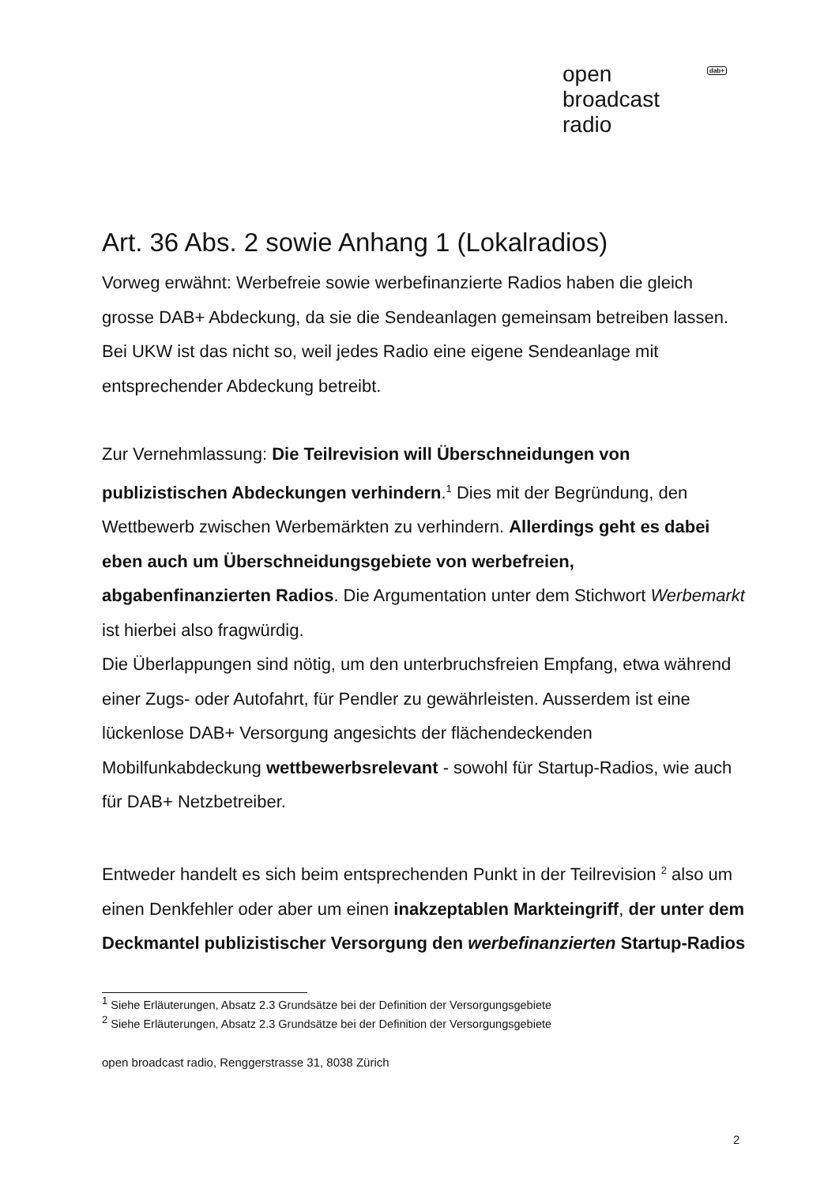open
broadcast
radio
dab+
Art. 36 Abs. 2 sowie Anhang 1 (Lokalradios)
Vorweg erwähnt: Werbefreie sowie werbefinanzierte Radios haben die gleich grosse DAB+ Abdeckung, da sie die Sendeanlagen gemeinsam betreiben lassen. Bei UKW ist das nicht so, weil jedes Radio eine eigene Sendeanlage mit entsprechender Abdeckung betreibt.
Zur Vernehmlassung: Die Teilrevision will Überschneidungen von publizistischen Abdeckungen verhindern.<sup>1</sup> Dies mit der Begründung, den Wettbewerb zwischen Werbemärkten zu verhindern. Allerdings geht es dabei eben auch um Überschneidungsgebiete von werbefreien, abgabenfinanzierten Radios. Die Argumentation unter dem Stichwort Werbemarkt ist hierbei also fragwürdig.
Die Überlappungen sind nötig, um den unterbruchsfreien Empfang, etwa während einer Zugs- oder Autofahrt, für Pendler zu gewährleisten. Ausserdem ist eine lückenlose DAB+ Versorgung angesichts der flächendeckenden Mobilfunkabdeckung wettbewerbsrelevant - sowohl für Startup-Radios, wie auch für DAB+ Netzbetreiber.
Entweder handelt es sich beim entsprechenden Punkt in der Teilrevision <sup>2</sup> also um einen Denkfehler oder aber um einen inakzeptablen Markteingriff, der unter dem Deckmantel publizistischer Versorgung den werbefinanzierten Startup-Radios
<sup>1</sup> Siehe Erläuterungen, Absatz 2.3 Grundsätze bei der Definition der Versorgungsgebiete
<sup>2</sup> Siehe Erläuterungen, Absatz 2.3 Grundsätze bei der Definition der Versorgungsgebiete
open broadcast radio, Renggerstrasse 31, 8038 Zürich
2